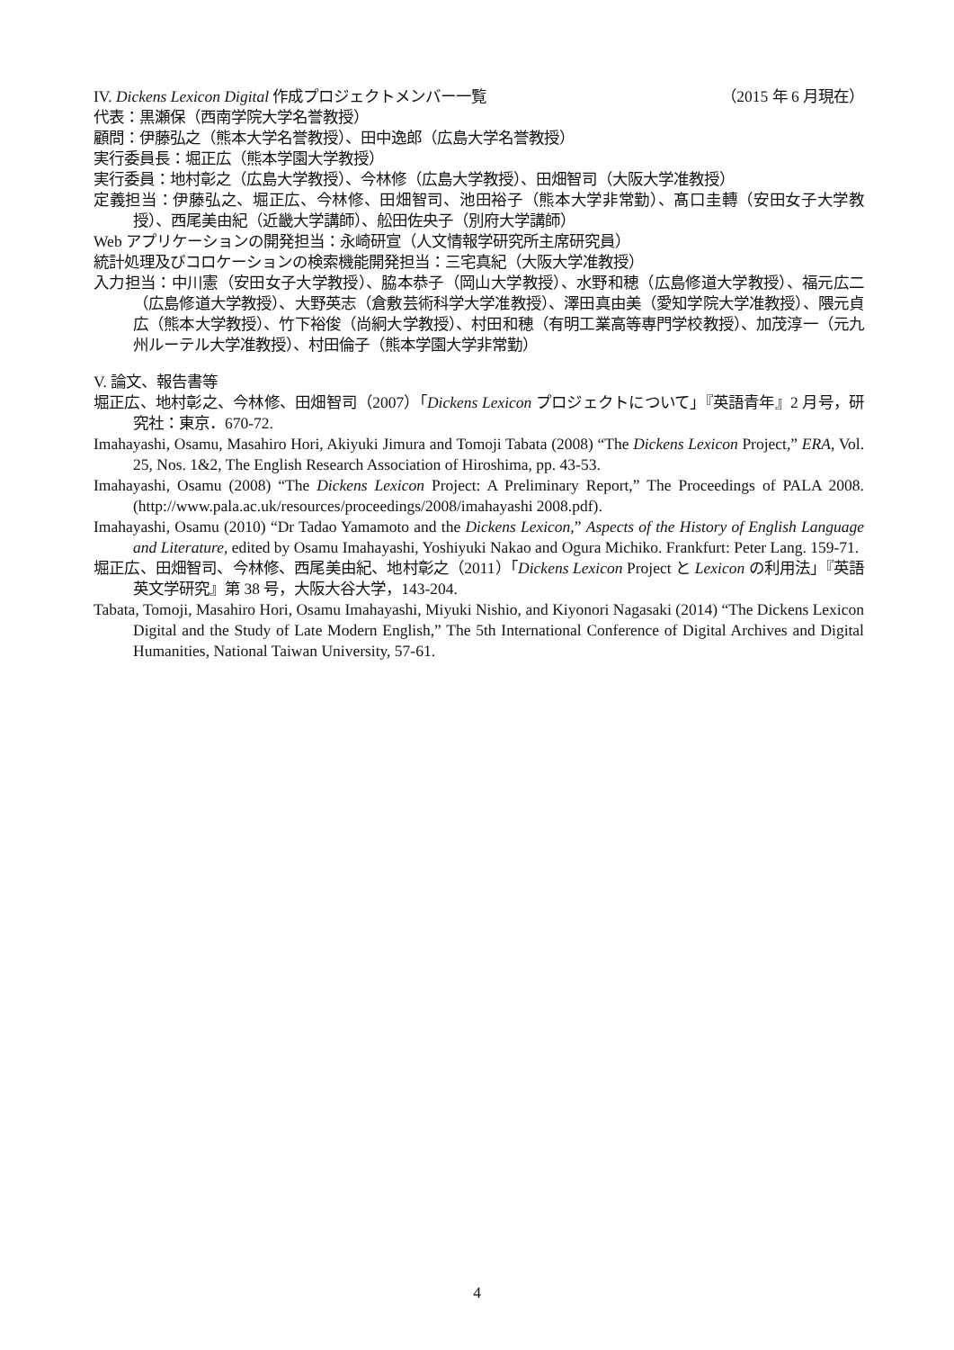IV. Dickens Lexicon Digital 作成プロジェクトメンバー一覧 （2015 年 6 月現在）
代表：黒瀬保（西南学院大学名誉教授）
顧問：伊藤弘之（熊本大学名誉教授）、田中逸郎（広島大学名誉教授）
実行委員長：堀正広（熊本学園大学教授）
実行委員：地村彰之（広島大学教授）、今林修（広島大学教授）、田畑智司（大阪大学准教授）
定義担当：伊藤弘之、堀正広、今林修、田畑智司、池田裕子（熊本大学非常勤）、髙口圭轉（安田女子大学教授）、西尾美由紀（近畿大学講師）、舩田佐央子（別府大学講師）
Web アプリケーションの開発担当：永崎研宣（人文情報学研究所主席研究員）
統計処理及びコロケーションの検索機能開発担当：三宅真紀（大阪大学准教授）
入力担当：中川憲（安田女子大学教授）、脇本恭子（岡山大学教授）、水野和穂（広島修道大学教授）、福元広二（広島修道大学教授）、大野英志（倉敷芸術科学大学准教授）、澤田真由美（愛知学院大学准教授）、隈元貞広（熊本大学教授）、竹下裕俊（尚絅大学教授）、村田和穂（有明工業高等専門学校教授）、加茂淳一（元九州ルーテル大学准教授）、村田倫子（熊本学園大学非常勤）
V. 論文、報告書等
堀正広、地村彰之、今林修、田畑智司（2007）「Dickens Lexicon プロジェクトについて」『英語青年』2 月号，研究社：東京．670-72.
Imahayashi, Osamu, Masahiro Hori, Akiyuki Jimura and Tomoji Tabata (2008) “The Dickens Lexicon Project,” ERA, Vol. 25, Nos. 1&2, The English Research Association of Hiroshima, pp. 43-53.
Imahayashi, Osamu (2008) “The Dickens Lexicon Project: A Preliminary Report,” The Proceedings of PALA 2008. (http://www.pala.ac.uk/resources/proceedings/2008/imahayashi 2008.pdf).
Imahayashi, Osamu (2010) “Dr Tadao Yamamoto and the Dickens Lexicon,” Aspects of the History of English Language and Literature, edited by Osamu Imahayashi, Yoshiyuki Nakao and Ogura Michiko. Frankfurt: Peter Lang. 159-71.
堀正広、田畑智司、今林修、西尾美由紀、地村彰之（2011）「Dickens Lexicon Project と Lexicon の利用法」『英語英文学研究』第 38 号，大阪大谷大学，143-204.
Tabata, Tomoji, Masahiro Hori, Osamu Imahayashi, Miyuki Nishio, and Kiyonori Nagasaki (2014) “The Dickens Lexicon Digital and the Study of Late Modern English,” The 5th International Conference of Digital Archives and Digital Humanities, National Taiwan University, 57-61.
4